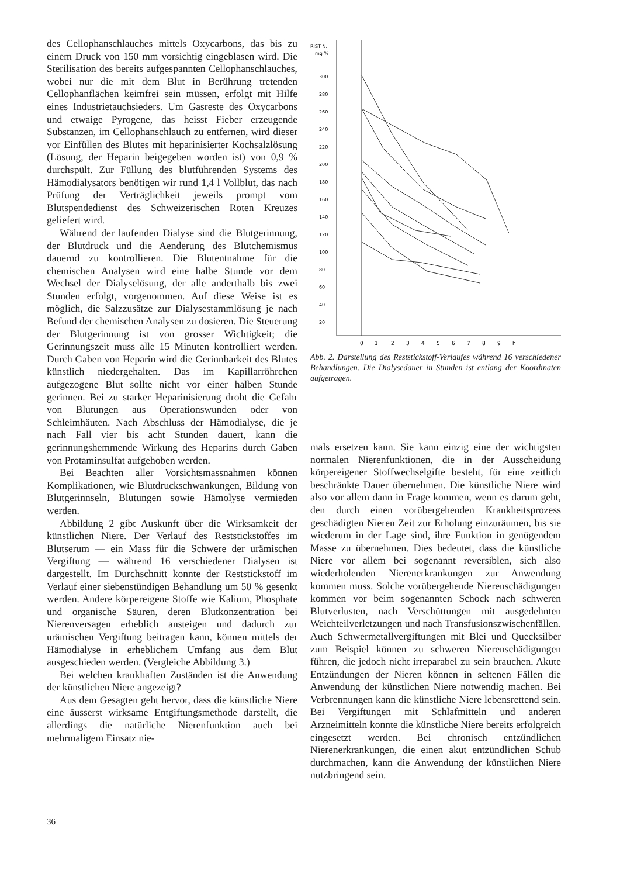des Cellophanschlauches mittels Oxycarbons, das bis zu einem Druck von 150 mm vorsichtig eingeblasen wird. Die Sterilisation des bereits aufgespannten Cellophanschlauches, wobei nur die mit dem Blut in Berührung tretenden Cellophanflächen keimfrei sein müssen, erfolgt mit Hilfe eines Industrietauchsieders. Um Gasreste des Oxycarbons und etwaige Pyrogene, das heisst Fieber erzeugende Substanzen, im Cellophanschlauch zu entfernen, wird dieser vor Einfüllen des Blutes mit heparinisierter Kochsalzlösung (Lösung, der Heparin beigegeben worden ist) von 0,9 % durchspült. Zur Füllung des blutführenden Systems des Hämodialysators benötigen wir rund 1,4 l Vollblut, das nach Prüfung der Verträglichkeit jeweils prompt vom Blutspendedienst des Schweizerischen Roten Kreuzes geliefert wird.
Während der laufenden Dialyse sind die Blutgerinnung, der Blutdruck und die Aenderung des Blutchemismus dauernd zu kontrollieren. Die Blutentnahme für die chemischen Analysen wird eine halbe Stunde vor dem Wechsel der Dialyselösung, der alle anderthalb bis zwei Stunden erfolgt, vorgenommen. Auf diese Weise ist es möglich, die Salzzusätze zur Dialysestammlösung je nach Befund der chemischen Analysen zu dosieren. Die Steuerung der Blutgerinnung ist von grosser Wichtigkeit; die Gerinnungszeit muss alle 15 Minuten kontrolliert werden. Durch Gaben von Heparin wird die Gerinnbarkeit des Blutes künstlich niedergehalten. Das im Kapillarröhrchen aufgezogene Blut sollte nicht vor einer halben Stunde gerinnen. Bei zu starker Heparinisierung droht die Gefahr von Blutungen aus Operationswunden oder von Schleimhäuten. Nach Abschluss der Hämodialyse, die je nach Fall vier bis acht Stunden dauert, kann die gerinnungshemmende Wirkung des Heparins durch Gaben von Protaminsulfat aufgehoben werden.
Bei Beachten aller Vorsichtsmassnahmen können Komplikationen, wie Blutdruckschwankungen, Bildung von Blutgerinnseln, Blutungen sowie Hämolyse vermieden werden.
Abbildung 2 gibt Auskunft über die Wirksamkeit der künstlichen Niere. Der Verlauf des Reststickstoffes im Blutserum — ein Mass für die Schwere der urämischen Vergiftung — während 16 verschiedener Dialysen ist dargestellt. Im Durchschnitt konnte der Reststickstoff im Verlauf einer siebenstündigen Behandlung um 50 % gesenkt werden. Andere körpereigene Stoffe wie Kalium, Phosphate und organische Säuren, deren Blutkonzentration bei Nierenversagen erheblich ansteigen und dadurch zur urämischen Vergiftung beitragen kann, können mittels der Hämodialyse in erheblichem Umfang aus dem Blut ausgeschieden werden. (Vergleiche Abbildung 3.)
Bei welchen krankhaften Zuständen ist die Anwendung der künstlichen Niere angezeigt?
Aus dem Gesagten geht hervor, dass die künstliche Niere eine äusserst wirksame Entgiftungsmethode darstellt, die allerdings die natürliche Nierenfunktion auch bei mehrmaligem Einsatz nie-
RIST N.
mg %
300
280
260
240
220
200
180
160
140
120
100
80
60
40
20
0
1
2
3
4
5
6
7
8
9
h
Abb. 2. Darstellung des Reststickstoff-Verlaufes während 16 verschiedener Behandlungen. Die Dialysedauer in Stunden ist entlang der Koordinaten aufgetragen.
mals ersetzen kann. Sie kann einzig eine der wichtigsten normalen Nierenfunktionen, die in der Ausscheidung körpereigener Stoffwechselgifte besteht, für eine zeitlich beschränkte Dauer übernehmen. Die künstliche Niere wird also vor allem dann in Frage kommen, wenn es darum geht, den durch einen vorübergehenden Krankheitsprozess geschädigten Nieren Zeit zur Erholung einzuräumen, bis sie wiederum in der Lage sind, ihre Funktion in genügendem Masse zu übernehmen. Dies bedeutet, dass die künstliche Niere vor allem bei sogenannt reversiblen, sich also wiederholenden Nierenerkrankungen zur Anwendung kommen muss. Solche vorübergehende Nierenschädigungen kommen vor beim sogenannten Schock nach schweren Blutverlusten, nach Verschüttungen mit ausgedehnten Weichteilverletzungen und nach Transfusionszwischenfällen. Auch Schwermetallvergiftungen mit Blei und Quecksilber zum Beispiel können zu schweren Nierenschädigungen führen, die jedoch nicht irreparabel zu sein brauchen. Akute Entzündungen der Nieren können in seltenen Fällen die Anwendung der künstlichen Niere notwendig machen. Bei Verbrennungen kann die künstliche Niere lebensrettend sein. Bei Vergiftungen mit Schlafmitteln und anderen Arzneimitteln konnte die künstliche Niere bereits erfolgreich eingesetzt werden. Bei chronisch entzündlichen Nierenerkrankungen, die einen akut entzündlichen Schub durchmachen, kann die Anwendung der künstlichen Niere nutzbringend sein.
36